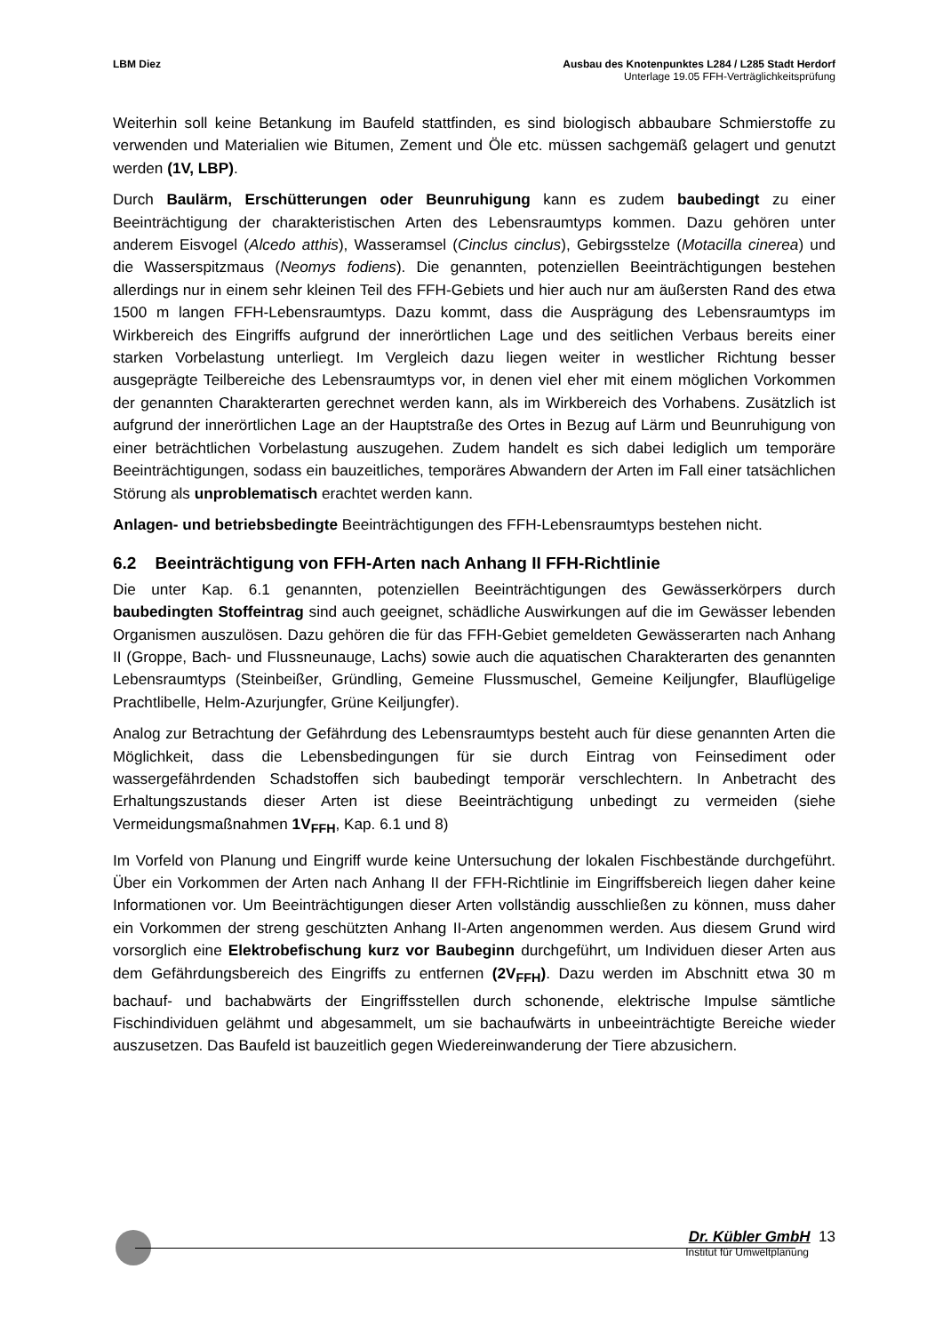LBM Diez Ausbau des Knotenpunktes L284 / L285 Stadt Herdorf
Unterlage 19.05 FFH-Verträglichkeitsprüfung
Weiterhin soll keine Betankung im Baufeld stattfinden, es sind biologisch abbaubare Schmierstoffe zu verwenden und Materialien wie Bitumen, Zement und Öle etc. müssen sachgemäß gelagert und genutzt werden (1V, LBP).
Durch Baulärm, Erschütterungen oder Beunruhigung kann es zudem baubedingt zu einer Beeinträchtigung der charakteristischen Arten des Lebensraumtyps kommen. Dazu gehören unter anderem Eisvogel (Alcedo atthis), Wasseramsel (Cinclus cinclus), Gebirgsstelze (Motacilla cinerea) und die Wasserspitzmaus (Neomys fodiens). Die genannten, potenziellen Beeinträchtigungen bestehen allerdings nur in einem sehr kleinen Teil des FFH-Gebiets und hier auch nur am äußersten Rand des etwa 1500 m langen FFH-Lebensraumtyps. Dazu kommt, dass die Ausprägung des Lebensraumtyps im Wirkbereich des Eingriffs aufgrund der innerörtlichen Lage und des seitlichen Verbaus bereits einer starken Vorbelastung unterliegt. Im Vergleich dazu liegen weiter in westlicher Richtung besser ausgeprägte Teilbereiche des Lebensraumtyps vor, in denen viel eher mit einem möglichen Vorkommen der genannten Charakterarten gerechnet werden kann, als im Wirkbereich des Vorhabens. Zusätzlich ist aufgrund der innerörtlichen Lage an der Hauptstraße des Ortes in Bezug auf Lärm und Beunruhigung von einer beträchtlichen Vorbelastung auszugehen. Zudem handelt es sich dabei lediglich um temporäre Beeinträchtigungen, sodass ein bauzeitliches, temporäres Abwandern der Arten im Fall einer tatsächlichen Störung als unproblematisch erachtet werden kann.
Anlagen- und betriebsbedingte Beeinträchtigungen des FFH-Lebensraumtyps bestehen nicht.
6.2 Beeinträchtigung von FFH-Arten nach Anhang II FFH-Richtlinie
Die unter Kap. 6.1 genannten, potenziellen Beeinträchtigungen des Gewässerkörpers durch baubedingten Stoffeintrag sind auch geeignet, schädliche Auswirkungen auf die im Gewässer lebenden Organismen auszulösen. Dazu gehören die für das FFH-Gebiet gemeldeten Gewässerarten nach Anhang II (Groppe, Bach- und Flussneunauge, Lachs) sowie auch die aquatischen Charakterarten des genannten Lebensraumtyps (Steinbeißer, Gründling, Gemeine Flussmuschel, Gemeine Keiljungfer, Blauflügelige Prachtlibelle, Helm-Azurjungfer, Grüne Keiljungfer).
Analog zur Betrachtung der Gefährdung des Lebensraumtyps besteht auch für diese genannten Arten die Möglichkeit, dass die Lebensbedingungen für sie durch Eintrag von Feinsediment oder wassergefährdenden Schadstoffen sich baubedingt temporär verschlechtern. In Anbetracht des Erhaltungszustands dieser Arten ist diese Beeinträchtigung unbedingt zu vermeiden (siehe Vermeidungsmaßnahmen 1V<sub>FFH</sub>, Kap. 6.1 und 8)
Im Vorfeld von Planung und Eingriff wurde keine Untersuchung der lokalen Fischbestände durchgeführt. Über ein Vorkommen der Arten nach Anhang II der FFH-Richtlinie im Eingriffsbereich liegen daher keine Informationen vor. Um Beeinträchtigungen dieser Arten vollständig ausschließen zu können, muss daher ein Vorkommen der streng geschützten Anhang II-Arten angenommen werden. Aus diesem Grund wird vorsorglich eine Elektrobefischung kurz vor Baubeginn durchgeführt, um Individuen dieser Arten aus dem Gefährdungsbereich des Eingriffs zu entfernen (2V<sub>FFH</sub>). Dazu werden im Abschnitt etwa 30 m bachauf- und bachabwärts der Eingriffsstellen durch schonende, elektrische Impulse sämtliche Fischindividuen gelähmt und abgesammelt, um sie bachaufwärts in unbeeinträchtigte Bereiche wieder auszusetzen. Das Baufeld ist bauzeitlich gegen Wiedereinwanderung der Tiere abzusichern.
Dr. Kübler GmbH 13
Institut für Umweltplanung